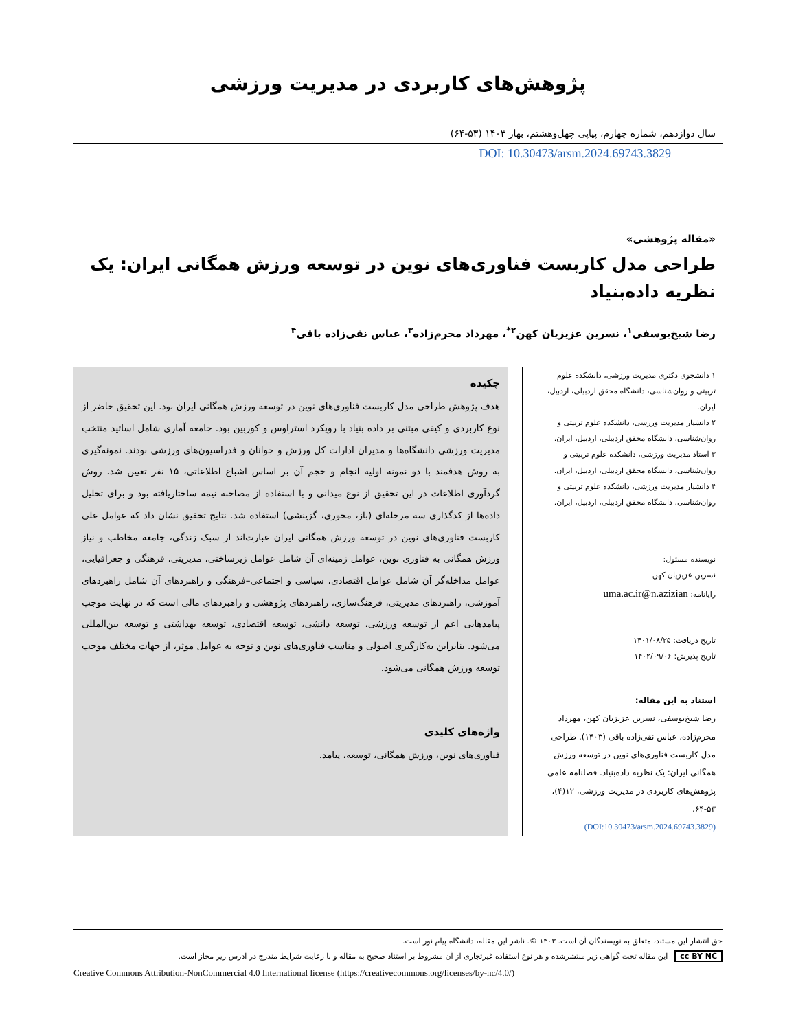پژوهش‌های کاربردی در مدیریت ورزشی
سال دوازدهم، شماره چهارم، پیاپی چهل‌وهشتم، بهار ۱۴۰۳ (۵۳-۶۴)
DOI: 10.30473/arsm.2024.69743.3829
«مقاله پژوهشی»
طراحی مدل کاربست فناوری‌های نوین در توسعه ورزش همگانی ایران: یک نظریه داده‌بنیاد
رضا شیخ‌یوسفی<sup>۱</sup>، نسرین عزیزیان کهن<sup>۲*</sup>، مهرداد محرم‌زاده<sup>۳</sup>، عباس نقی‌زاده باقی<sup>۴</sup>
۱ دانشجوی دکتری مدیریت ورزشی، دانشکده علوم تربیتی و روان‌شناسی، دانشگاه محقق اردبیلی، اردبیل، ایران.
۲ دانشیار مدیریت ورزشی، دانشکده علوم تربیتی و روان‌شناسی، دانشگاه محقق اردبیلی، اردبیل، ایران.
۳ استاد مدیریت ورزشی، دانشکده علوم تربیتی و روان‌شناسی، دانشگاه محقق اردبیلی، اردبیل، ایران.
۴ دانشیار مدیریت ورزشی، دانشکده علوم تربیتی و روان‌شناسی، دانشگاه محقق اردبیلی، اردبیل، ایران.
نویسنده مسئول:
نسرین عزیزیان کهن
رایانامه: uma.ac.ir@n.azizian
تاریخ دریافت: ۱۴۰۱/۰۸/۲۵
تاریخ پذیرش: ۱۴۰۲/۰۹/۰۶
استناد به این مقاله:
رضا شیخ‌یوسفی، نسرین عزیزیان کهن، مهرداد محرم‌زاده، عباس نقی‌زاده باقی (۱۴۰۳). طراحی مدل کاربست فناوری‌های نوین در توسعه ورزش همگانی ایران: یک نظریه داده‌بنیاد. فصلنامه علمی پژوهش‌های کاربردی در مدیریت ورزشی، ۱۲(۴)، ۵۳-۶۴.
(DOI:10.30473/arsm.2024.69743.3829)
چکیده
هدف پژوهش طراحی مدل کاربست فناوری‌های نوین در توسعه ورزش همگانی ایران بود. این تحقیق حاضر از نوع کاربردی و کیفی مبتنی بر داده بنیاد با رویکرد استراوس و کوربین بود. جامعه آماری شامل اساتید منتخب مدیریت ورزشی دانشگاه‌ها و مدیران ادارات کل ورزش و جوانان و فدراسیون‌های ورزشی بودند. نمونه‌گیری به روش هدفمند با دو نمونه اولیه انجام و حجم آن بر اساس اشباع اطلاعاتی، ۱۵ نفر تعیین شد. روش گردآوری اطلاعات در این تحقیق از نوع میدانی و با استفاده از مصاحبه نیمه ساختاریافته بود و برای تحلیل داده‌ها از کدگذاری سه مرحله‌ای (باز، محوری، گزینشی) استفاده شد. نتایج تحقیق نشان داد که عوامل علی کاربست فناوری‌های نوین در توسعه ورزش همگانی ایران عبارت‌اند از سبک زندگی، جامعه مخاطب و نیاز ورزش همگانی به فناوری نوین، عوامل زمینه‌ای آن شامل عوامل زیرساختی، مدیریتی، فرهنگی و جغرافیایی، عوامل مداخله‌گر آن شامل عوامل اقتصادی، سیاسی و اجتماعی–فرهنگی و راهبردهای آن شامل راهبردهای آموزشی، راهبردهای مدیریتی، فرهنگ‌سازی، راهبردهای پژوهشی و راهبردهای مالی است که در نهایت موجب پیامدهایی اعم از توسعه ورزشی، توسعه دانشی، توسعه اقتصادی، توسعه بهداشتی و توسعه بین‌المللی می‌شود. بنابراین به‌کارگیری اصولی و مناسب فناوری‌های نوین و توجه به عوامل موثر، از جهات مختلف موجب توسعه ورزش همگانی می‌شود.
واژه‌های کلیدی
فناوری‌های نوین، ورزش همگانی، توسعه، پیامد.
حق انتشار این مستند، متعلق به نویسندگان آن است. ۱۴۰۳ ©. ناشر این مقاله، دانشگاه پیام نور است.
cc BY NC این مقاله تحت گواهی زیر منتشرشده و هر نوع استفاده غیرتجاری از آن مشروط بر استناد صحیح به مقاله و با رعایت شرایط مندرج در آدرس زیر مجاز است.
Creative Commons Attribution-NonCommercial 4.0 International license (https://creativecommons.org/licenses/by-nc/4.0/)